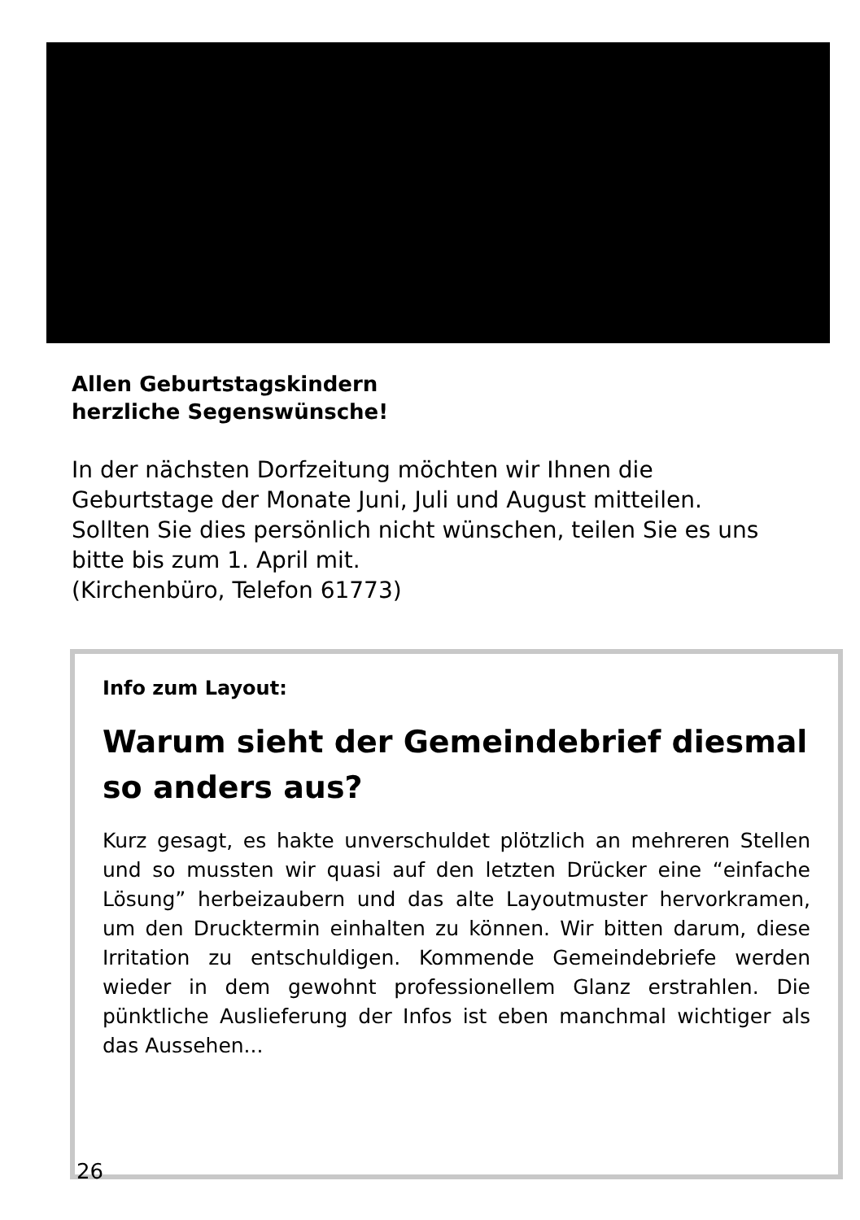Allen Geburtstagskindern
herzliche Segenswünsche!
In der nächsten Dorfzeitung möchten wir Ihnen die Geburtstage der Monate Juni, Juli und August mitteilen. Sollten Sie dies persönlich nicht wünschen, teilen Sie es uns bitte bis zum 1. April mit.
(Kirchenbüro, Telefon 61773)
Info zum Layout:
Warum sieht der Gemeindebrief diesmal so anders aus?
Kurz gesagt, es hakte unverschuldet plötzlich an mehreren Stellen und so mussten wir quasi auf den letzten Drücker eine “einfache Lösung” herbeizaubern und das alte Layoutmuster hervorkramen, um den Drucktermin einhalten zu können. Wir bitten darum, diese Irritation zu entschuldigen. Kommende Gemeindebriefe werden wieder in dem gewohnt professionellem Glanz erstrahlen. Die pünktliche Auslieferung der Infos ist eben manchmal wichtiger als das Aussehen...
26